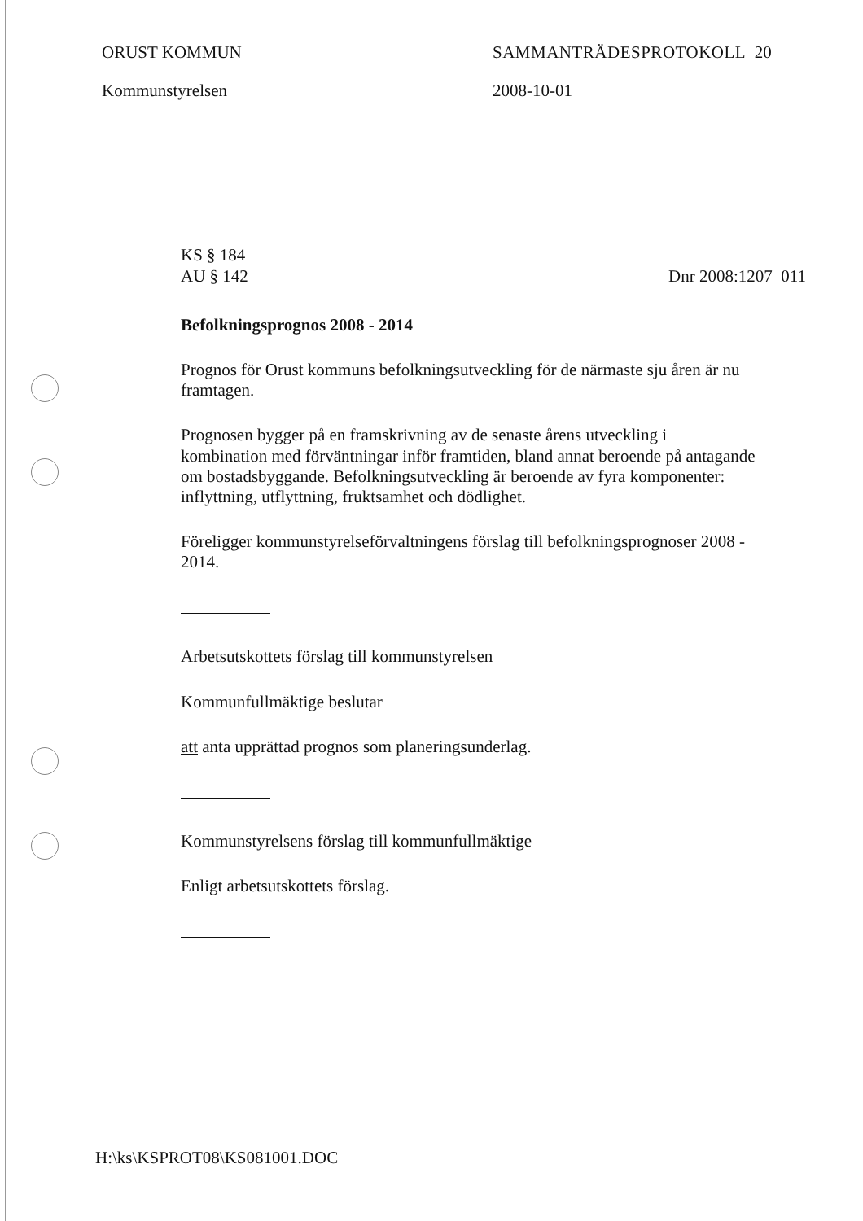ORUST KOMMUN
Kommunstyrelsen
SAMMANTRÄDESPROTOKOLL 20
2008-10-01
KS § 184
AU § 142
Dnr 2008:1207 011
Befolkningsprognos 2008 - 2014
Prognos för Orust kommuns befolkningsutveckling för de närmaste sju åren är nu framtagen.
Prognosen bygger på en framskrivning av de senaste årens utveckling i kombination med förväntningar inför framtiden, bland annat beroende på antagande om bostadsbyggande. Befolkningsutveckling är beroende av fyra komponenter: inflyttning, utflyttning, fruktsamhet och dödlighet.
Föreligger kommunstyrelseförvaltningens förslag till befolkningsprognoser 2008 - 2014.
Arbetsutskottets förslag till kommunstyrelsen
Kommunfullmäktige beslutar
att anta upprättad prognos som planeringsunderlag.
Kommunstyrelsens förslag till kommunfullmäktige
Enligt arbetsutskottets förslag.
H:\ks\KSPROT08\KS081001.DOC